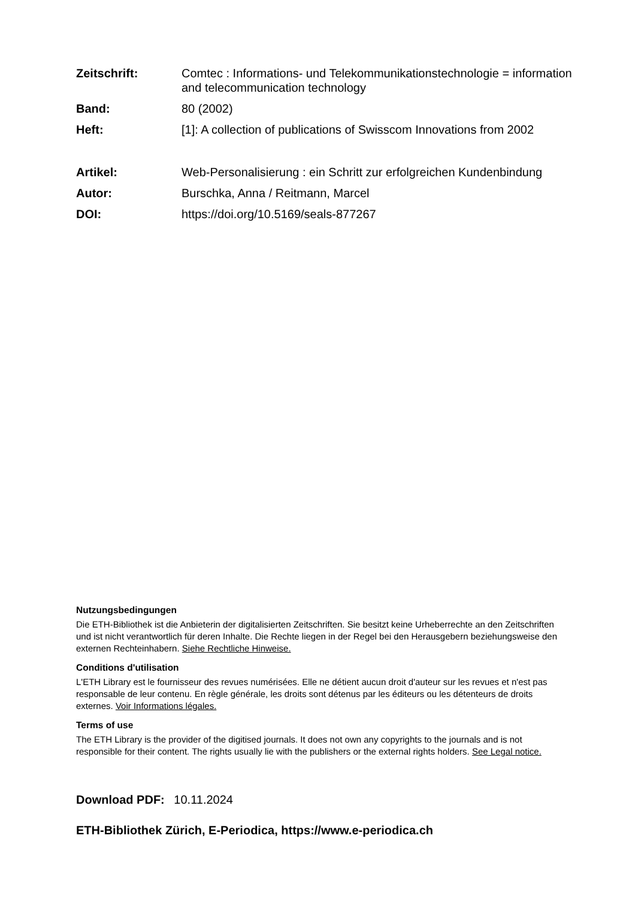Zeitschrift: Comtec : Informations- und Telekommunikationstechnologie = information and telecommunication technology
Band: 80 (2002)
Heft: [1]: A collection of publications of Swisscom Innovations from 2002
Artikel: Web-Personalisierung : ein Schritt zur erfolgreichen Kundenbindung
Autor: Burschka, Anna / Reitmann, Marcel
DOI: https://doi.org/10.5169/seals-877267
Nutzungsbedingungen
Die ETH-Bibliothek ist die Anbieterin der digitalisierten Zeitschriften. Sie besitzt keine Urheberrechte an den Zeitschriften und ist nicht verantwortlich für deren Inhalte. Die Rechte liegen in der Regel bei den Herausgebern beziehungsweise den externen Rechteinhabern. Siehe Rechtliche Hinweise.
Conditions d'utilisation
L'ETH Library est le fournisseur des revues numérisées. Elle ne détient aucun droit d'auteur sur les revues et n'est pas responsable de leur contenu. En règle générale, les droits sont détenus par les éditeurs ou les détenteurs de droits externes. Voir Informations légales.
Terms of use
The ETH Library is the provider of the digitised journals. It does not own any copyrights to the journals and is not responsible for their content. The rights usually lie with the publishers or the external rights holders. See Legal notice.
Download PDF: 10.11.2024
ETH-Bibliothek Zürich, E-Periodica, https://www.e-periodica.ch